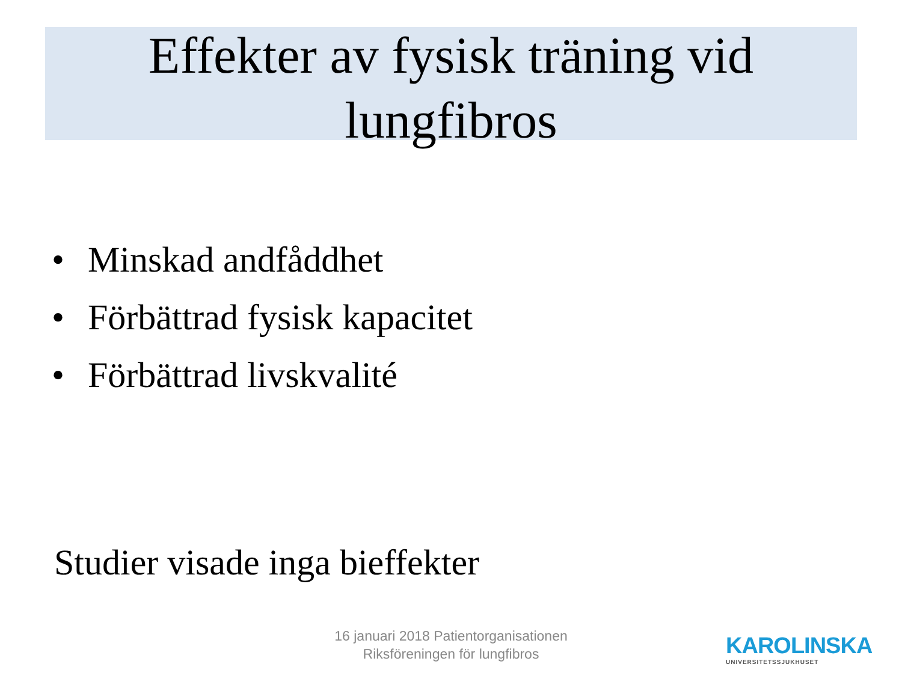Effekter av fysisk träning vid
lungfibros
• Minskad andfåddhet
• Förbättrad fysisk kapacitet
• Förbättrad livskvalité
Studier visade inga bieffekter
16 januari 2018 Patientorganisationen
Riksföreningen för lungfibros
KAROLINSKA
UNIVERSITETSSJUKHUSET